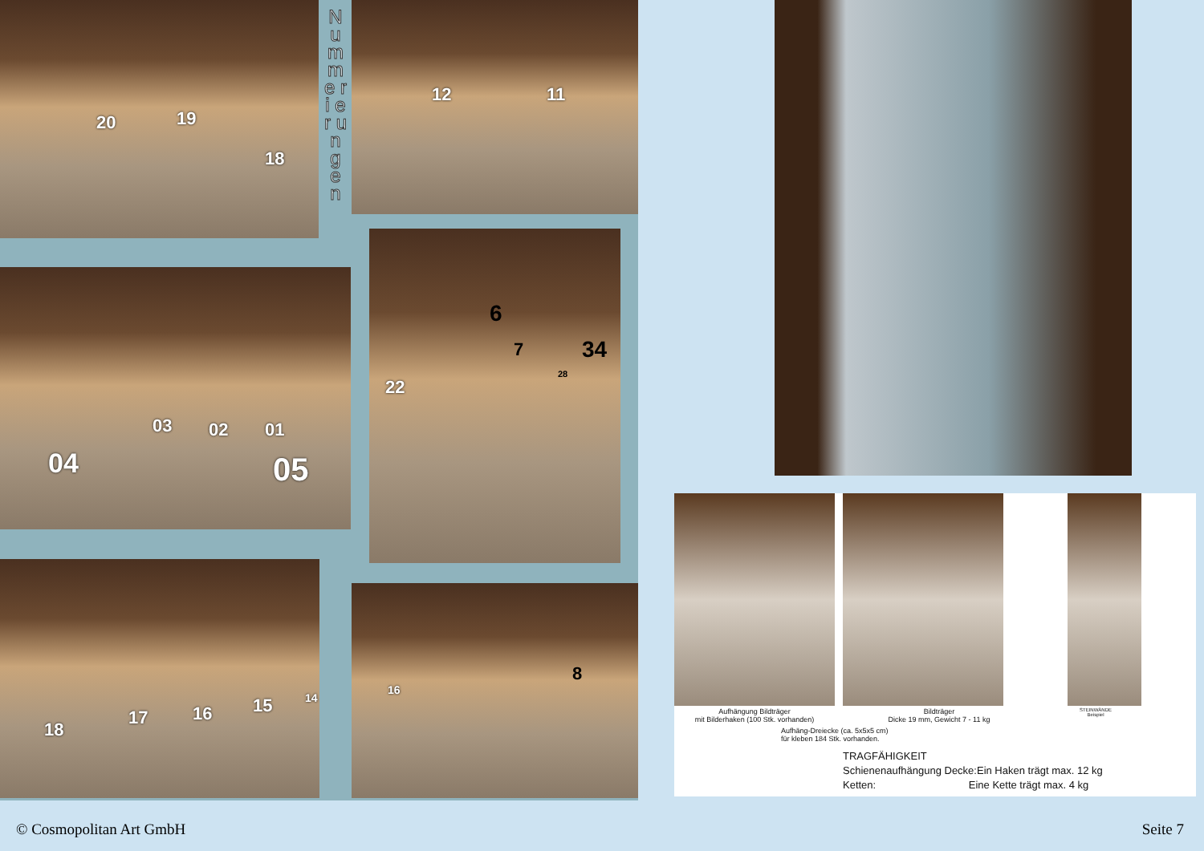20 19
18
N u m m e r i e r u n g e n
12 11
03 02 01
04 05
6
7
22
34
28
18
17 16 15 14
16
8
Aufhängung Bildträger
mit Bilderhaken (100 Stk. vorhanden)
Bildträger
Dicke 19 mm, Gewicht 7 - 11 kg
STEINWÄNDE
Beispiel
Aufhäng-Dreiecke (ca. 5x5x5 cm)
für kleben 184 Stk. vorhanden.
TRAGFÄHIGKEIT
Schienenaufhängung Decke:Ein Haken trägt max. 12 kg
Ketten: Eine Kette trägt max. 4 kg
© Cosmopolitan Art GmbH Seite 7